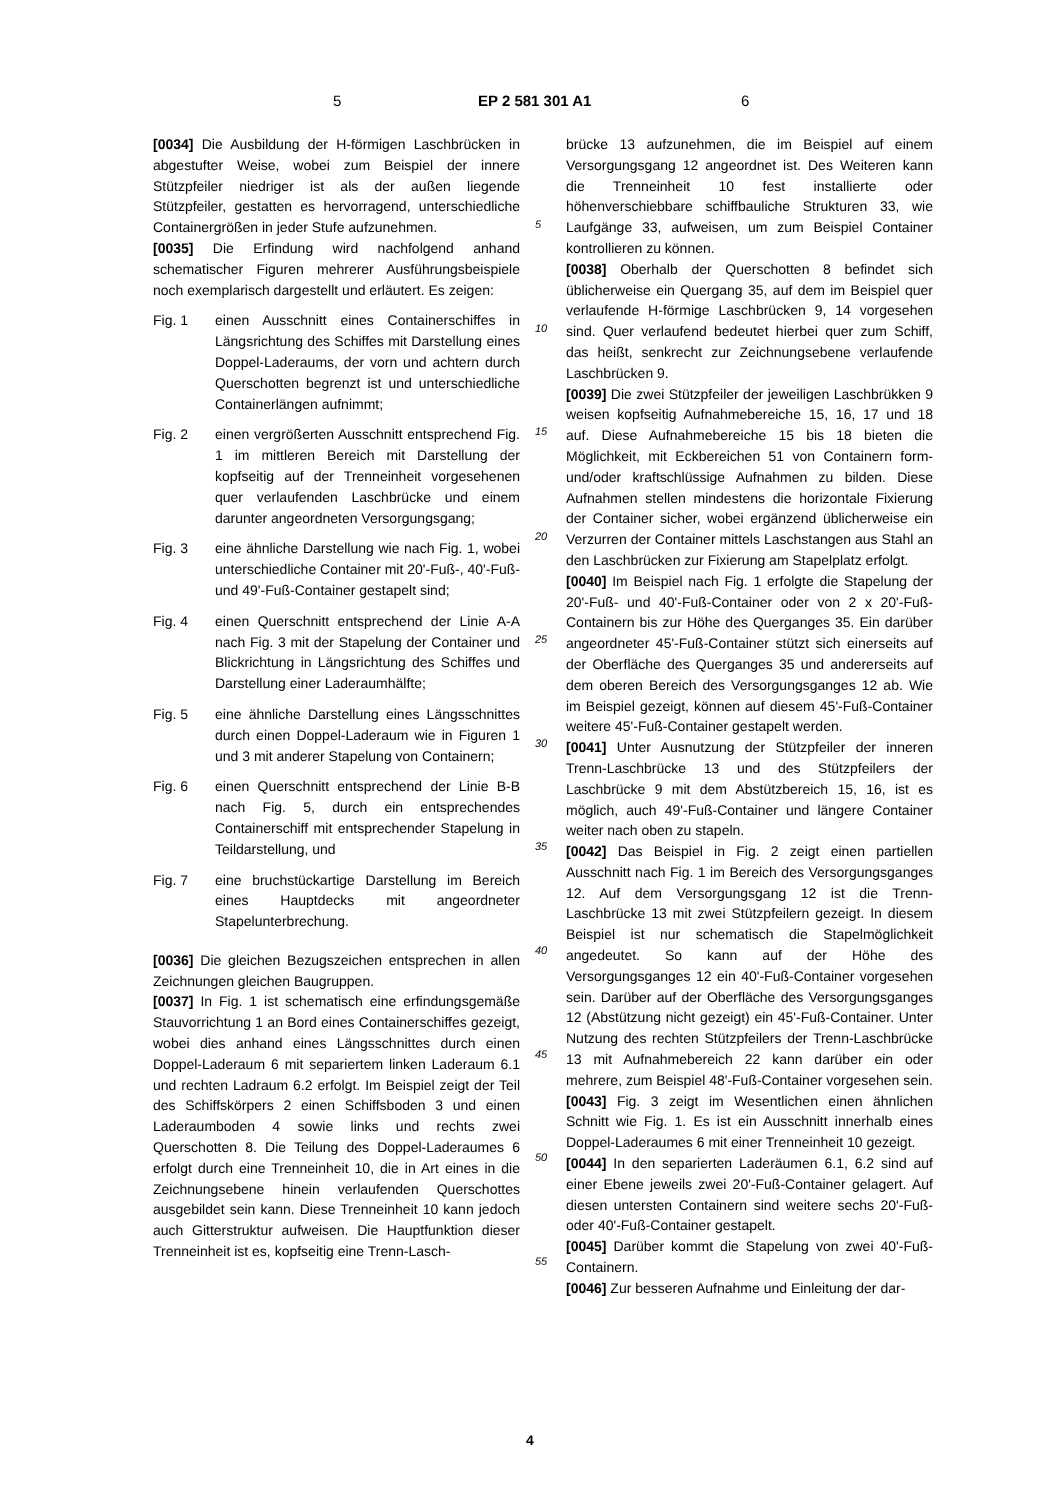5 EP 2 581 301 A1 6
[0034] Die Ausbildung der H-förmigen Laschbrücken in abgestufter Weise, wobei zum Beispiel der innere Stützpfeiler niedriger ist als der außen liegende Stützpfeiler, gestatten es hervorragend, unterschiedliche Containergrößen in jeder Stufe aufzunehmen.
[0035] Die Erfindung wird nachfolgend anhand schematischer Figuren mehrerer Ausführungsbeispiele noch exemplarisch dargestellt und erläutert. Es zeigen:
Fig. 1 einen Ausschnitt eines Containerschiffes in Längsrichtung des Schiffes mit Darstellung eines Doppel-Laderaums, der vorn und achtern durch Querschotten begrenzt ist und unterschiedliche Containerlängen aufnimmt;
Fig. 2 einen vergrößerten Ausschnitt entsprechend Fig. 1 im mittleren Bereich mit Darstellung der kopfseitig auf der Trenneinheit vorgesehenen quer verlaufenden Laschbrücke und einem darunter angeordneten Versorgungsgang;
Fig. 3 eine ähnliche Darstellung wie nach Fig. 1, wobei unterschiedliche Container mit 20'-Fuß-, 40'-Fuß- und 49'-Fuß-Container gestapelt sind;
Fig. 4 einen Querschnitt entsprechend der Linie A-A nach Fig. 3 mit der Stapelung der Container und Blickrichtung in Längsrichtung des Schiffes und Darstellung einer Laderaumhälfte;
Fig. 5 eine ähnliche Darstellung eines Längsschnittes durch einen Doppel-Laderaum wie in Figuren 1 und 3 mit anderer Stapelung von Containern;
Fig. 6 einen Querschnitt entsprechend der Linie B-B nach Fig. 5, durch ein entsprechendes Containerschiff mit entsprechender Stapelung in Teildarstellung, und
Fig. 7 eine bruchstückartige Darstellung im Bereich eines Hauptdecks mit angeordneter Stapelunterbrechung.
[0036] Die gleichen Bezugszeichen entsprechen in allen Zeichnungen gleichen Baugruppen.
[0037] In Fig. 1 ist schematisch eine erfindungsgemäße Stauvorrichtung 1 an Bord eines Containerschiffes gezeigt, wobei dies anhand eines Längsschnittes durch einen Doppel-Laderaum 6 mit separiertem linken Laderaum 6.1 und rechten Ladraum 6.2 erfolgt. Im Beispiel zeigt der Teil des Schiffskörpers 2 einen Schiffsboden 3 und einen Laderaumboden 4 sowie links und rechts zwei Querschotten 8. Die Teilung des Doppel-Laderaumes 6 erfolgt durch eine Trenneinheit 10, die in Art eines in die Zeichnungsebene hinein verlaufenden Querschottes ausgebildet sein kann. Diese Trenneinheit 10 kann jedoch auch Gitterstruktur aufweisen. Die Hauptfunktion dieser Trenneinheit ist es, kopfseitig eine Trenn-Lasch-
brücke 13 aufzunehmen, die im Beispiel auf einem Versorgungsgang 12 angeordnet ist. Des Weiteren kann die Trenneinheit 10 fest installierte oder höhenverschiebbare schiffbauliche Strukturen 33, wie Laufgänge 33, aufweisen, um zum Beispiel Container kontrollieren zu können.
[0038] Oberhalb der Querschotten 8 befindet sich üblicherweise ein Quergang 35, auf dem im Beispiel quer verlaufende H-förmige Laschbrücken 9, 14 vorgesehen sind. Quer verlaufend bedeutet hierbei quer zum Schiff, das heißt, senkrecht zur Zeichnungsebene verlaufende Laschbrücken 9.
[0039] Die zwei Stützpfeiler der jeweiligen Laschbrükken 9 weisen kopfseitig Aufnahmebereiche 15, 16, 17 und 18 auf. Diese Aufnahmebereiche 15 bis 18 bieten die Möglichkeit, mit Eckbereichen 51 von Containern form- und/oder kraftschlüssige Aufnahmen zu bilden. Diese Aufnahmen stellen mindestens die horizontale Fixierung der Container sicher, wobei ergänzend üblicherweise ein Verzurren der Container mittels Laschstangen aus Stahl an den Laschbrücken zur Fixierung am Stapelplatz erfolgt.
[0040] Im Beispiel nach Fig. 1 erfolgte die Stapelung der 20'-Fuß- und 40'-Fuß-Container oder von 2 x 20'-Fuß-Containern bis zur Höhe des Querganges 35. Ein darüber angeordneter 45'-Fuß-Container stützt sich einerseits auf der Oberfläche des Querganges 35 und andererseits auf dem oberen Bereich des Versorgungsganges 12 ab. Wie im Beispiel gezeigt, können auf diesem 45'-Fuß-Container weitere 45'-Fuß-Container gestapelt werden.
[0041] Unter Ausnutzung der Stützpfeiler der inneren Trenn-Laschbrücke 13 und des Stützpfeilers der Laschbrücke 9 mit dem Abstützbereich 15, 16, ist es möglich, auch 49'-Fuß-Container und längere Container weiter nach oben zu stapeln.
[0042] Das Beispiel in Fig. 2 zeigt einen partiellen Ausschnitt nach Fig. 1 im Bereich des Versorgungsganges 12. Auf dem Versorgungsgang 12 ist die Trenn-Laschbrücke 13 mit zwei Stützpfeilern gezeigt. In diesem Beispiel ist nur schematisch die Stapelmöglichkeit angedeutet. So kann auf der Höhe des Versorgungsganges 12 ein 40'-Fuß-Container vorgesehen sein. Darüber auf der Oberfläche des Versorgungsganges 12 (Abstützung nicht gezeigt) ein 45'-Fuß-Container. Unter Nutzung des rechten Stützpfeilers der Trenn-Laschbrücke 13 mit Aufnahmebereich 22 kann darüber ein oder mehrere, zum Beispiel 48'-Fuß-Container vorgesehen sein.
[0043] Fig. 3 zeigt im Wesentlichen einen ähnlichen Schnitt wie Fig. 1. Es ist ein Ausschnitt innerhalb eines Doppel-Laderaumes 6 mit einer Trenneinheit 10 gezeigt.
[0044] In den separierten Laderäumen 6.1, 6.2 sind auf einer Ebene jeweils zwei 20'-Fuß-Container gelagert. Auf diesen untersten Containern sind weitere sechs 20'-Fuß- oder 40'-Fuß-Container gestapelt.
[0045] Darüber kommt die Stapelung von zwei 40'-Fuß-Containern.
[0046] Zur besseren Aufnahme und Einleitung der dar-
5
10
15
20
25
30
35
40
45
50
55
4